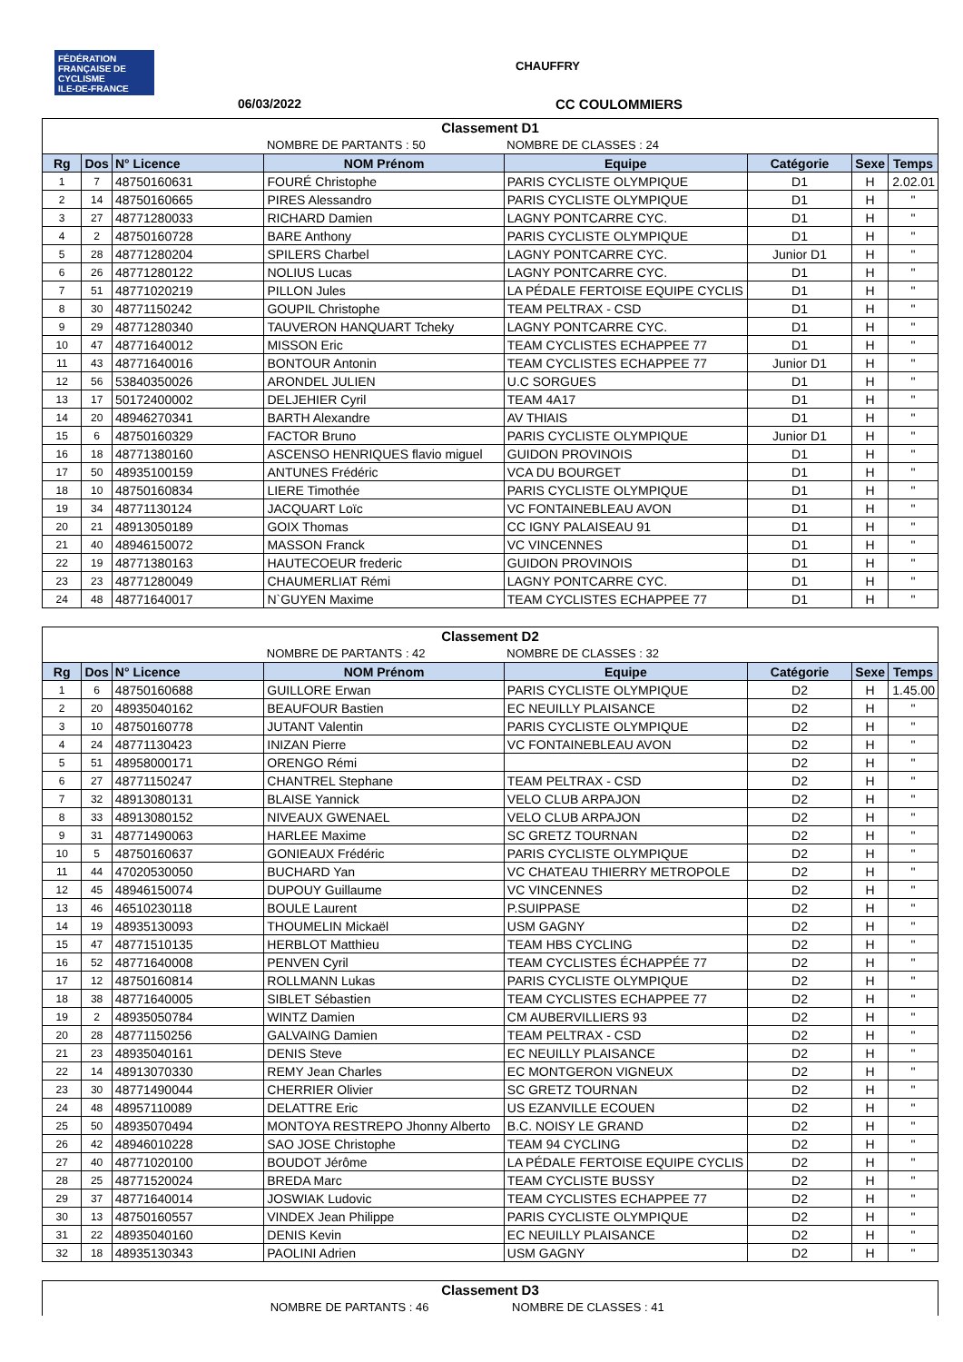FÉDÉRATION FRANÇAISE DE CYCLISME
ILE-DE-FRANCE
CHAUFFRY
06/03/2022 CC COULOMMIERS
| Classement D1 | | | | | | | |
| | | | NOMBRE DE PARTANTS : 50 | NOMBRE DE CLASSES : 24 | | | |
| Rg | Dos | N° Licence | NOM Prénom | Equipe | Catégorie | Sexe | Temps |
| 1 | 7 | 48750160631 | FOURÉ Christophe | PARIS CYCLISTE OLYMPIQUE | D1 | H | 2.02.01 |
| 2 | 14 | 48750160665 | PIRES Alessandro | PARIS CYCLISTE OLYMPIQUE | D1 | H | " |
| 3 | 27 | 48771280033 | RICHARD Damien | LAGNY PONTCARRE CYC. | D1 | H | " |
| 4 | 2 | 48750160728 | BARE Anthony | PARIS CYCLISTE OLYMPIQUE | D1 | H | " |
| 5 | 28 | 48771280204 | SPILERS Charbel | LAGNY PONTCARRE CYC. | Junior D1 | H | " |
| 6 | 26 | 48771280122 | NOLIUS Lucas | LAGNY PONTCARRE CYC. | D1 | H | " |
| 7 | 51 | 48771020219 | PILLON Jules | LA PÉDALE FERTOISE EQUIPE CYCLIS | D1 | H | " |
| 8 | 30 | 48771150242 | GOUPIL Christophe | TEAM PELTRAX - CSD | D1 | H | " |
| 9 | 29 | 48771280340 | TAUVERON HANQUART Tcheky | LAGNY PONTCARRE CYC. | D1 | H | " |
| 10 | 47 | 48771640012 | MISSON Eric | TEAM CYCLISTES ECHAPPEE 77 | D1 | H | " |
| 11 | 43 | 48771640016 | BONTOUR Antonin | TEAM CYCLISTES ECHAPPEE 77 | Junior D1 | H | " |
| 12 | 56 | 53840350026 | ARONDEL JULIEN | U.C SORGUES | D1 | H | " |
| 13 | 17 | 50172400002 | DELJEHIER Cyril | TEAM 4A17 | D1 | H | " |
| 14 | 20 | 48946270341 | BARTH Alexandre | AV THIAIS | D1 | H | " |
| 15 | 6 | 48750160329 | FACTOR Bruno | PARIS CYCLISTE OLYMPIQUE | Junior D1 | H | " |
| 16 | 18 | 48771380160 | ASCENSO HENRIQUES flavio miguel | GUIDON PROVINOIS | D1 | H | " |
| 17 | 50 | 48935100159 | ANTUNES Frédéric | VCA DU BOURGET | D1 | H | " |
| 18 | 10 | 48750160834 | LIERE Timothée | PARIS CYCLISTE OLYMPIQUE | D1 | H | " |
| 19 | 34 | 48771130124 | JACQUART Loïc | VC FONTAINEBLEAU AVON | D1 | H | " |
| 20 | 21 | 48913050189 | GOIX Thomas | CC IGNY PALAISEAU 91 | D1 | H | " |
| 21 | 40 | 48946150072 | MASSON Franck | VC VINCENNES | D1 | H | " |
| 22 | 19 | 48771380163 | HAUTECOEUR frederic | GUIDON PROVINOIS | D1 | H | " |
| 23 | 23 | 48771280049 | CHAUMERLIAT Rémi | LAGNY PONTCARRE CYC. | D1 | H | " |
| 24 | 48 | 48771640017 | N`GUYEN Maxime | TEAM CYCLISTES ECHAPPEE 77 | D1 | H | " |
| Classement D2 | | | | | | | |
| | | | NOMBRE DE PARTANTS : 42 | NOMBRE DE CLASSES : 32 | | | |
| Rg | Dos | N° Licence | NOM Prénom | Equipe | Catégorie | Sexe | Temps |
| 1 | 6 | 48750160688 | GUILLORE Erwan | PARIS CYCLISTE OLYMPIQUE | D2 | H | 1.45.00 |
| 2 | 20 | 48935040162 | BEAUFOUR Bastien | EC NEUILLY PLAISANCE | D2 | H | " |
| 3 | 10 | 48750160778 | JUTANT Valentin | PARIS CYCLISTE OLYMPIQUE | D2 | H | " |
| 4 | 24 | 48771130423 | INIZAN Pierre | VC FONTAINEBLEAU AVON | D2 | H | " |
| 5 | 51 | 48958000171 | ORENGO Rémi | | D2 | H | " |
| 6 | 27 | 48771150247 | CHANTREL Stephane | TEAM PELTRAX - CSD | D2 | H | " |
| 7 | 32 | 48913080131 | BLAISE Yannick | VELO CLUB ARPAJON | D2 | H | " |
| 8 | 33 | 48913080152 | NIVEAUX GWENAEL | VELO CLUB ARPAJON | D2 | H | " |
| 9 | 31 | 48771490063 | HARLEE Maxime | SC GRETZ TOURNAN | D2 | H | " |
| 10 | 5 | 48750160637 | GONIEAUX Frédéric | PARIS CYCLISTE OLYMPIQUE | D2 | H | " |
| 11 | 44 | 47020530050 | BUCHARD Yan | VC CHATEAU THIERRY METROPOLE | D2 | H | " |
| 12 | 45 | 48946150074 | DUPOUY Guillaume | VC VINCENNES | D2 | H | " |
| 13 | 46 | 46510230118 | BOULE Laurent | P.SUIPPASE | D2 | H | " |
| 14 | 19 | 48935130093 | THOUMELIN Mickaël | USM GAGNY | D2 | H | " |
| 15 | 47 | 48771510135 | HERBLOT Matthieu | TEAM HBS CYCLING | D2 | H | " |
| 16 | 52 | 48771640008 | PENVEN Cyril | TEAM CYCLISTES ÉCHAPPÉE 77 | D2 | H | " |
| 17 | 12 | 48750160814 | ROLLMANN Lukas | PARIS CYCLISTE OLYMPIQUE | D2 | H | " |
| 18 | 38 | 48771640005 | SIBLET Sébastien | TEAM CYCLISTES ECHAPPEE 77 | D2 | H | " |
| 19 | 2 | 48935050784 | WINTZ Damien | CM AUBERVILLIERS 93 | D2 | H | " |
| 20 | 28 | 48771150256 | GALVAING Damien | TEAM PELTRAX - CSD | D2 | H | " |
| 21 | 23 | 48935040161 | DENIS Steve | EC NEUILLY PLAISANCE | D2 | H | " |
| 22 | 14 | 48913070330 | REMY Jean Charles | EC MONTGERON VIGNEUX | D2 | H | " |
| 23 | 30 | 48771490044 | CHERRIER Olivier | SC GRETZ TOURNAN | D2 | H | " |
| 24 | 48 | 48957110089 | DELATTRE Eric | US EZANVILLE ECOUEN | D2 | H | " |
| 25 | 50 | 48935070494 | MONTOYA RESTREPO Jhonny Alberto | B.C. NOISY LE GRAND | D2 | H | " |
| 26 | 42 | 48946010228 | SAO JOSE Christophe | TEAM 94 CYCLING | D2 | H | " |
| 27 | 40 | 48771020100 | BOUDOT Jérôme | LA PÉDALE FERTOISE EQUIPE CYCLIS | D2 | H | " |
| 28 | 25 | 48771520024 | BREDA Marc | TEAM CYCLISTE BUSSY | D2 | H | " |
| 29 | 37 | 48771640014 | JOSWIAK Ludovic | TEAM CYCLISTES ECHAPPEE 77 | D2 | H | " |
| 30 | 13 | 48750160557 | VINDEX Jean Philippe | PARIS CYCLISTE OLYMPIQUE | D2 | H | " |
| 31 | 22 | 48935040160 | DENIS Kevin | EC NEUILLY PLAISANCE | D2 | H | " |
| 32 | 18 | 48935130343 | PAOLINI Adrien | USM GAGNY | D2 | H | " |
| Classement D3 | | |
| | NOMBRE DE PARTANTS : 46 | NOMBRE DE CLASSES : 41 |